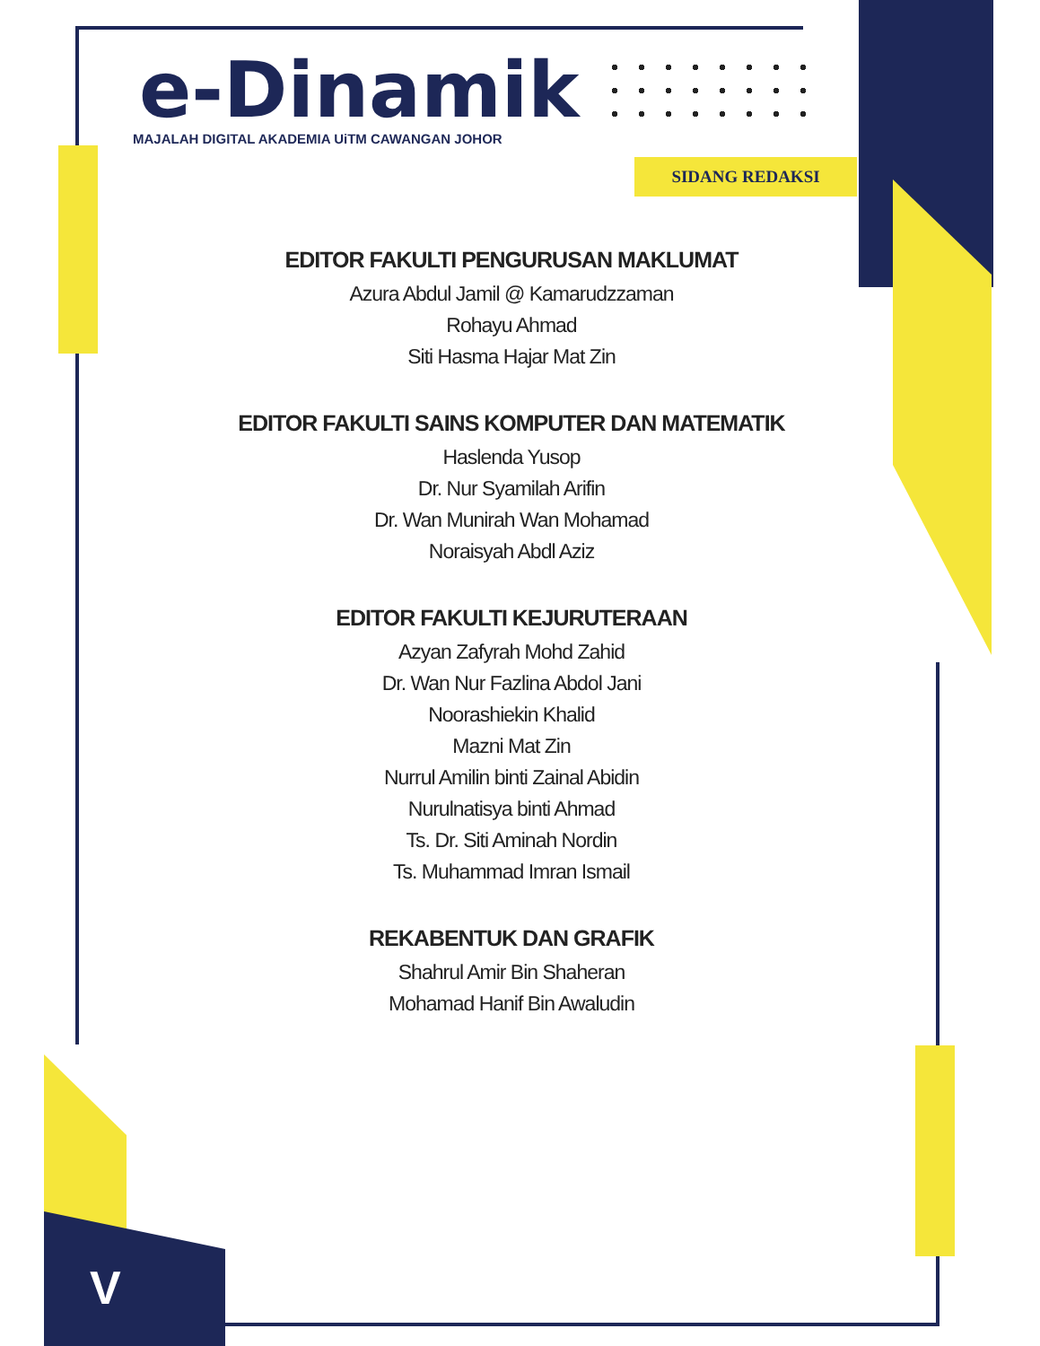e-Dinamik
MAJALAH DIGITAL AKADEMIA UiTM CAWANGAN JOHOR
SIDANG REDAKSI
EDITOR FAKULTI PENGURUSAN MAKLUMAT
Azura Abdul Jamil @ Kamarudzzaman
Rohayu Ahmad
Siti Hasma Hajar Mat Zin
EDITOR FAKULTI SAINS KOMPUTER DAN MATEMATIK
Haslenda Yusop
Dr. Nur Syamilah Arifin
Dr. Wan Munirah Wan Mohamad
Noraisyah Abdl Aziz
EDITOR FAKULTI KEJURUTERAAN
Azyan Zafyrah Mohd Zahid
Dr. Wan Nur Fazlina Abdol Jani
Noorashiekin Khalid
Mazni Mat Zin
Nurrul Amilin binti Zainal Abidin
Nurulnatisya binti Ahmad
Ts. Dr. Siti Aminah Nordin
Ts. Muhammad Imran Ismail
REKABENTUK DAN GRAFIK
Shahrul Amir Bin Shaheran
Mohamad Hanif Bin Awaludin
V